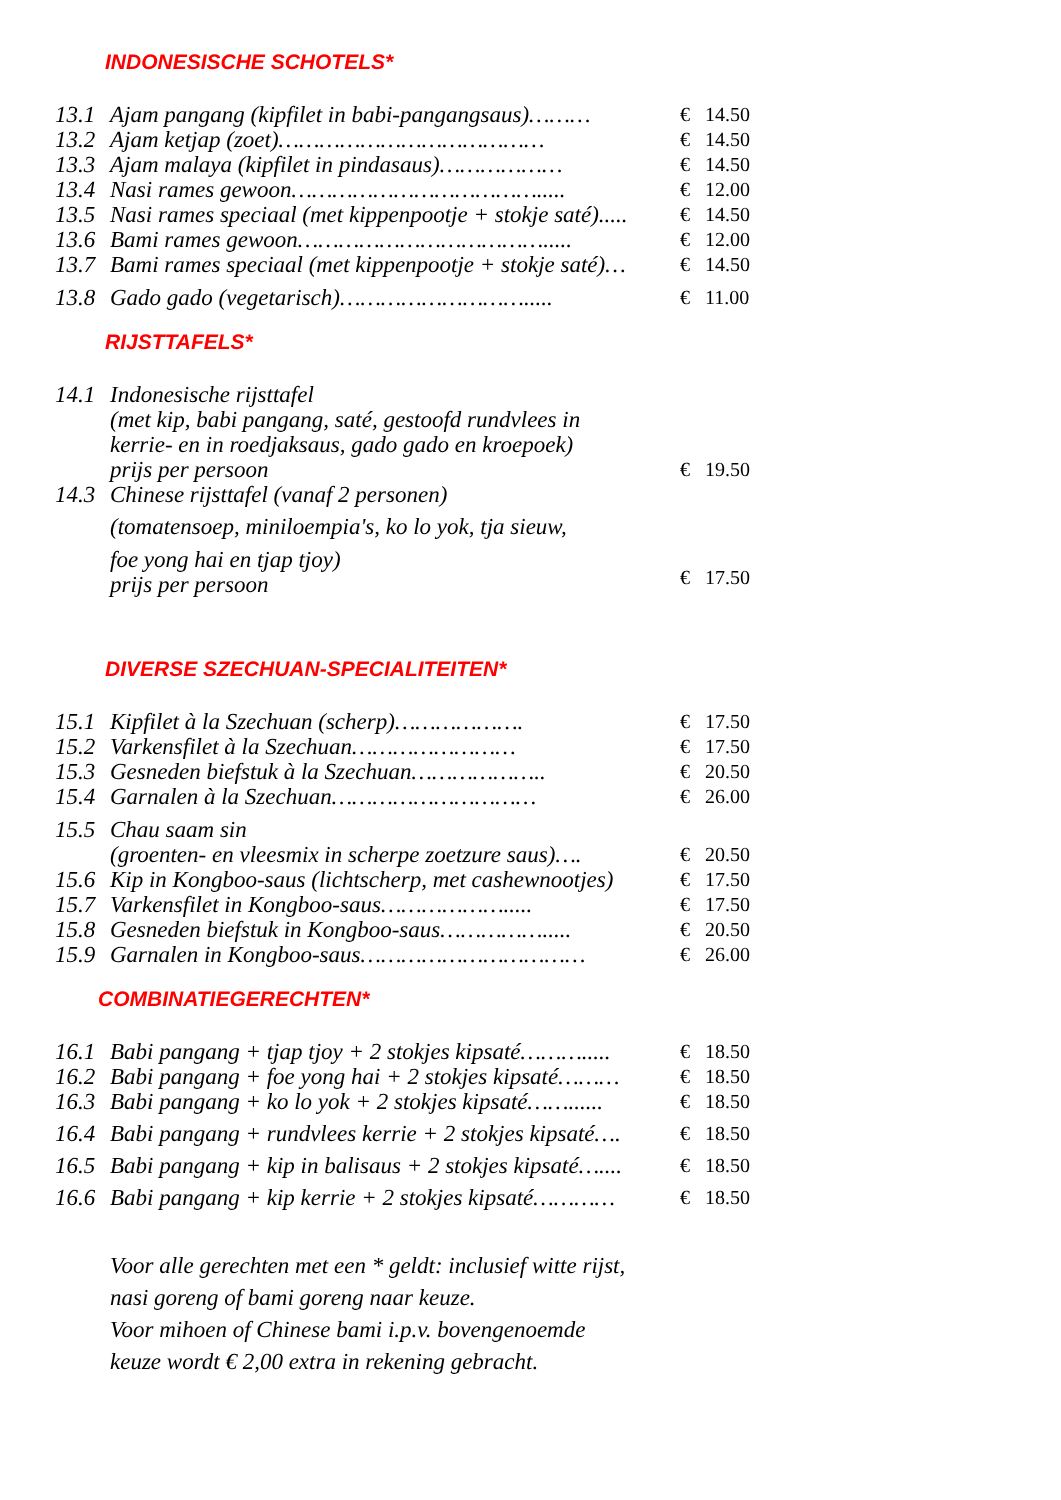INDONESISCHE SCHOTELS*
| 13.1 | Ajam pangang (kipfilet in babi-pangangsaus)……… | € | 14.50 |
| 13.2 | Ajam ketjap (zoet)………………………………… | € | 14.50 |
| 13.3 | Ajam malaya (kipfilet in pindasaus)……………… | € | 14.50 |
| 13.4 | Nasi rames gewoon………………………………..... | € | 12.00 |
| 13.5 | Nasi rames speciaal (met kippenpootje + stokje saté)..... | € | 14.50 |
| 13.6 | Bami rames gewoon………………………………..... | € | 12.00 |
| 13.7 | Bami rames speciaal (met kippenpootje + stokje saté)… | € | 14.50 |
| 13.8 | Gado gado (vegetarisch)………………………..... | € | 11.00 |
RIJSTTAFELS*
| 14.1 | Indonesische rijsttafel (met kip, babi pangang, saté, gestoofd rundvlees in kerrie- en in roedjaksaus, gado gado en kroepoek) prijs per persoon | € | 19.50 |
| 14.3 | Chinese rijsttafel (vanaf 2 personen) (tomatensoep, miniloempia's, ko lo yok, tja sieuw, foe yong hai en tjap tjoy) prijs per persoon | € | 17.50 |
DIVERSE SZECHUAN-SPECIALITEITEN*
| 15.1 | Kipfilet à la Szechuan (scherp)………………. | € | 17.50 |
| 15.2 | Varkensfilet à la Szechuan…………………… | € | 17.50 |
| 15.3 | Gesneden biefstuk à la Szechuan……………….. | € | 20.50 |
| 15.4 | Garnalen à la Szechuan………………………… | € | 26.00 |
| 15.5 | Chau saam sin (groenten- en vleesmix in scherpe zoetzure saus)…. | € | 20.50 |
| 15.6 | Kip in Kongboo-saus (lichtscherp, met cashewnootjes) | € | 17.50 |
| 15.7 | Varkensfilet in Kongboo-saus………………..... | € | 17.50 |
| 15.8 | Gesneden biefstuk in Kongboo-saus……………..... | € | 20.50 |
| 15.9 | Garnalen in Kongboo-saus…………………………… | € | 26.00 |
COMBINATIEGERECHTEN*
| 16.1 | Babi pangang + tjap tjoy + 2 stokjes kipsaté………..... | € | 18.50 |
| 16.2 | Babi pangang + foe yong hai + 2 stokjes kipsaté……… | € | 18.50 |
| 16.3 | Babi pangang + ko lo yok + 2 stokjes kipsaté……...... | € | 18.50 |
| 16.4 | Babi pangang + rundvlees kerrie + 2 stokjes kipsaté…. | € | 18.50 |
| 16.5 | Babi pangang + kip in balisaus + 2 stokjes kipsaté….... | € | 18.50 |
| 16.6 | Babi pangang + kip kerrie + 2 stokjes kipsaté………… | € | 18.50 |
Voor alle gerechten met een * geldt: inclusief witte rijst,
nasi goreng of bami goreng naar keuze.
Voor mihoen of Chinese bami i.p.v. bovengenoemde
keuze wordt € 2,00 extra in rekening gebracht.